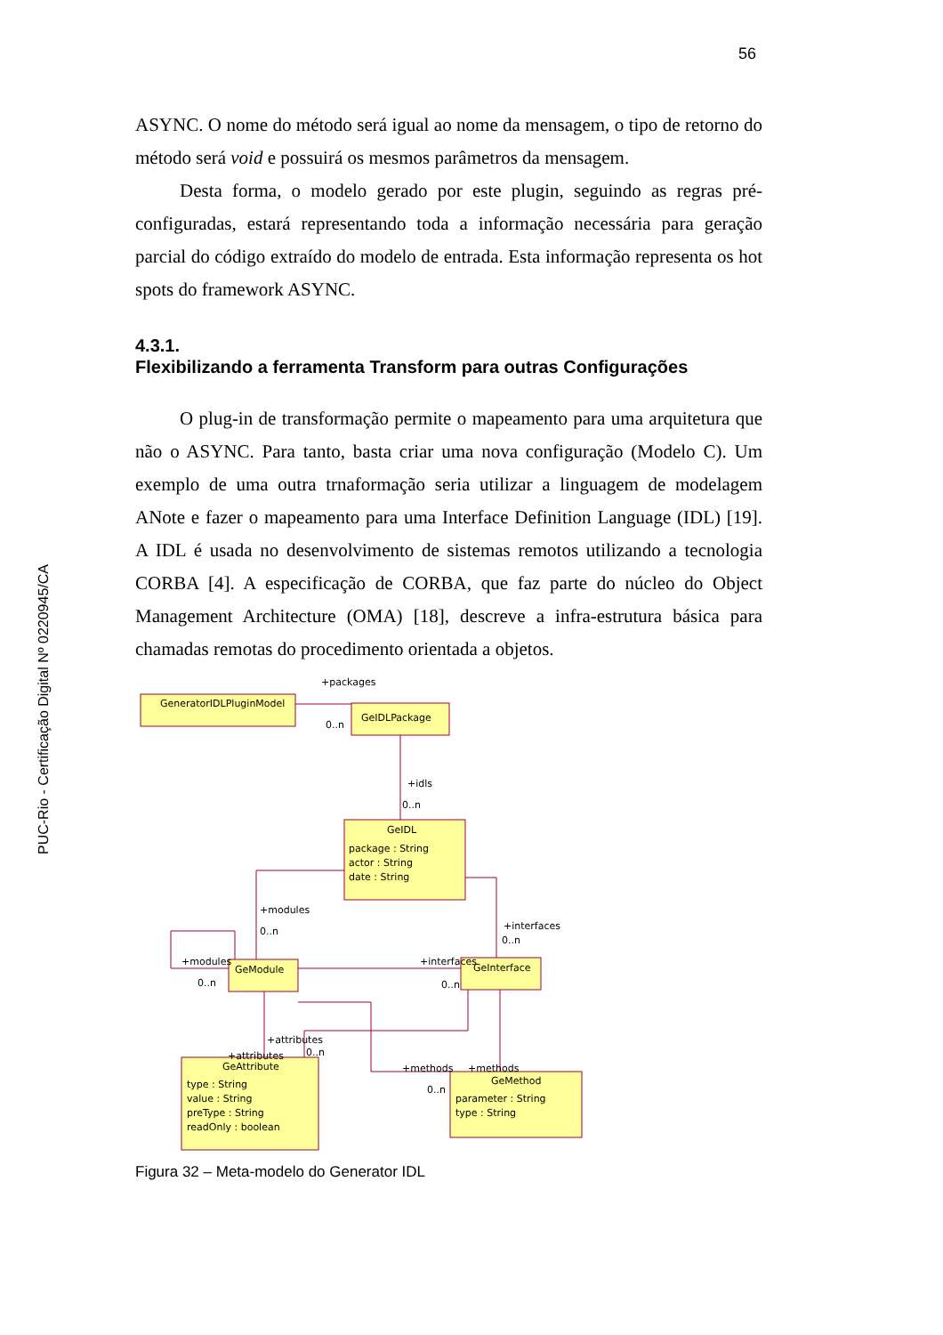56
PUC-Rio - Certificação Digital Nº 0220945/CA
ASYNC. O nome do método será igual ao nome da mensagem, o tipo de retorno do método será void e possuirá os mesmos parâmetros da mensagem.
Desta forma, o modelo gerado por este plugin, seguindo as regras pré-configuradas, estará representando toda a informação necessária para geração parcial do código extraído do modelo de entrada. Esta informação representa os hot spots do framework ASYNC.
4.3.1.
Flexibilizando a ferramenta Transform para outras Configurações
O plug-in de transformação permite o mapeamento para uma arquitetura que não o ASYNC. Para tanto, basta criar uma nova configuração (Modelo C). Um exemplo de uma outra trnaformação seria utilizar a linguagem de modelagem ANote e fazer o mapeamento para uma Interface Definition Language (IDL) [19]. A IDL é usada no desenvolvimento de sistemas remotos utilizando a tecnologia CORBA [4]. A especificação de CORBA, que faz parte do núcleo do Object Management Architecture (OMA) [18], descreve a infra-estrutura básica para chamadas remotas do procedimento orientada a objetos.
GeneratorIDLPluginModel
GeIDLPackage
+packages
0..n
+idls
0..n
GeIDL
package : String
actor : String
date : String
+modules
0..n
+interfaces
0..n
GeModule
+modules
0..n
+interfaces
GeInterface
0..n
+attributes
+attributes
0..n
+methods
+methods
0..n
GeAttribute
type : String
value : String
preType : String
readOnly : boolean
GeMethod
parameter : String
type : String
Figura 32 – Meta-modelo do Generator IDL